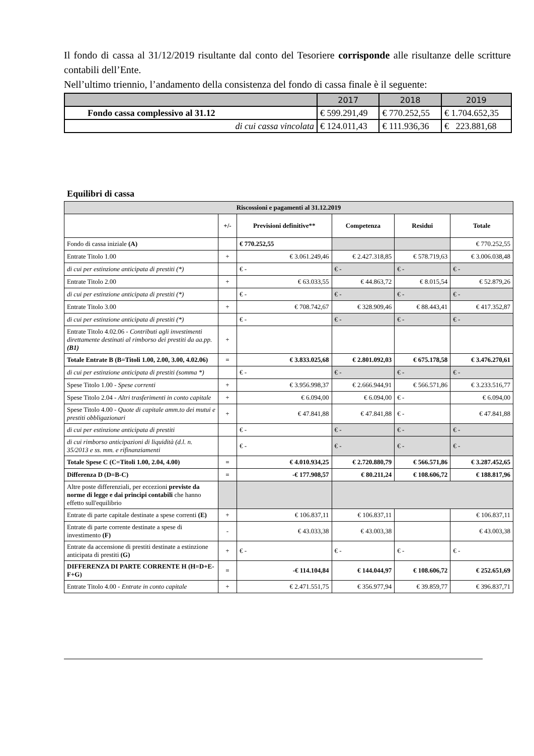Il fondo di cassa al 31/12/2019 risultante dal conto del Tesoriere corrisponde alle risultanze delle scritture contabili dell’Ente.
Nell’ultimo triennio, l’andamento della consistenza del fondo di cassa finale è il seguente:
| | 2017 | 2018 | 2019 |
| Fondo cassa complessivo al 31.12 | € 599.291,49 | € 770.252,55 | € 1.704.652,35 |
| di cui cassa vincolata | € 124.011,43 | € 111.936,36 | € 223.881,68 |
Equilibri di cassa
| Riscossioni e pagamenti al 31.12.2019 | | | | | |
| | +/- | Previsioni definitive** | Competenza | Residui | Totale |
| Fondo di cassa iniziale (A) | | € 770.252,55 | | | € 770.252,55 |
| Entrate Titolo 1.00 | + | € 3.061.249,46 | € 2.427.318,85 | € 578.719,63 | € 3.006.038,48 |
| di cui per estinzione anticipata di prestiti (*) | | € - | € - | € - | € - |
| Entrate Titolo 2.00 | + | € 63.033,55 | € 44.863,72 | € 8.015,54 | € 52.879,26 |
| di cui per estinzione anticipata di prestiti (*) | | € - | € - | € - | € - |
| Entrate Titolo 3.00 | + | € 708.742,67 | € 328.909,46 | € 88.443,41 | € 417.352,87 |
| di cui per estinzione anticipata di prestiti (*) | | € - | € - | € - | € - |
| Entrate Titolo 4.02.06 - Contributi agli investimenti direttamente destinati al rimborso dei prestiti da aa.pp. (B1) | + | | | | |
| Totale Entrate B (B=Titoli 1.00, 2.00, 3.00, 4.02.06) | = | € 3.833.025,68 | € 2.801.092,03 | € 675.178,58 | € 3.476.270,61 |
| di cui per estinzione anticipata di prestiti (somma *) | | € - | € - | € - | € - |
| Spese Titolo 1.00 - Spese correnti | + | € 3.956.998,37 | € 2.666.944,91 | € 566.571,86 | € 3.233.516,77 |
| Spese Titolo 2.04 - Altri trasferimenti in conto capitale | + | € 6.094,00 | € 6.094,00 | € - | € 6.094,00 |
| Spese Titolo 4.00 - Quote di capitale amm.to dei mutui e prestiti obbligazionari | + | € 47.841,88 | € 47.841,88 | € - | € 47.841,88 |
| di cui per estinzione anticipata di prestiti | | € - | € - | € - | € - |
| di cui rimborso anticipazioni di liquidità (d.l. n. 35/2013 e ss. mm. e rifinanziamenti | | € - | € - | € - | € - |
| Totale Spese C (C=Titoli 1.00, 2.04, 4.00) | = | € 4.010.934,25 | € 2.720.880,79 | € 566.571,86 | € 3.287.452,65 |
| Differenza D (D=B-C) | = | -€ 177.908,57 | € 80.211,24 | € 108.606,72 | € 188.817,96 |
| Altre poste differenziali, per eccezioni previste da norme di legge e dai principi contabili che hanno effetto sull'equilibrio | | | | | |
| Entrate di parte capitale destinate a spese correnti (E) | + | € 106.837,11 | € 106.837,11 | | € 106.837,11 |
| Entrate di parte corrente destinate a spese di investimento (F) | - | € 43.033,38 | € 43.003,38 | | € 43.003,38 |
| Entrate da accensione di prestiti destinate a estinzione anticipata di prestiti (G) | + | € - | € - | € - | € - |
| DIFFERENZA DI PARTE CORRENTE H (H=D+E-F+G) | = | -€ 114.104,84 | € 144.044,97 | € 108.606,72 | € 252.651,69 |
| Entrate Titolo 4.00 - Entrate in conto capitale | + | € 2.471.551,75 | € 356.977,94 | € 39.859,77 | € 396.837,71 |